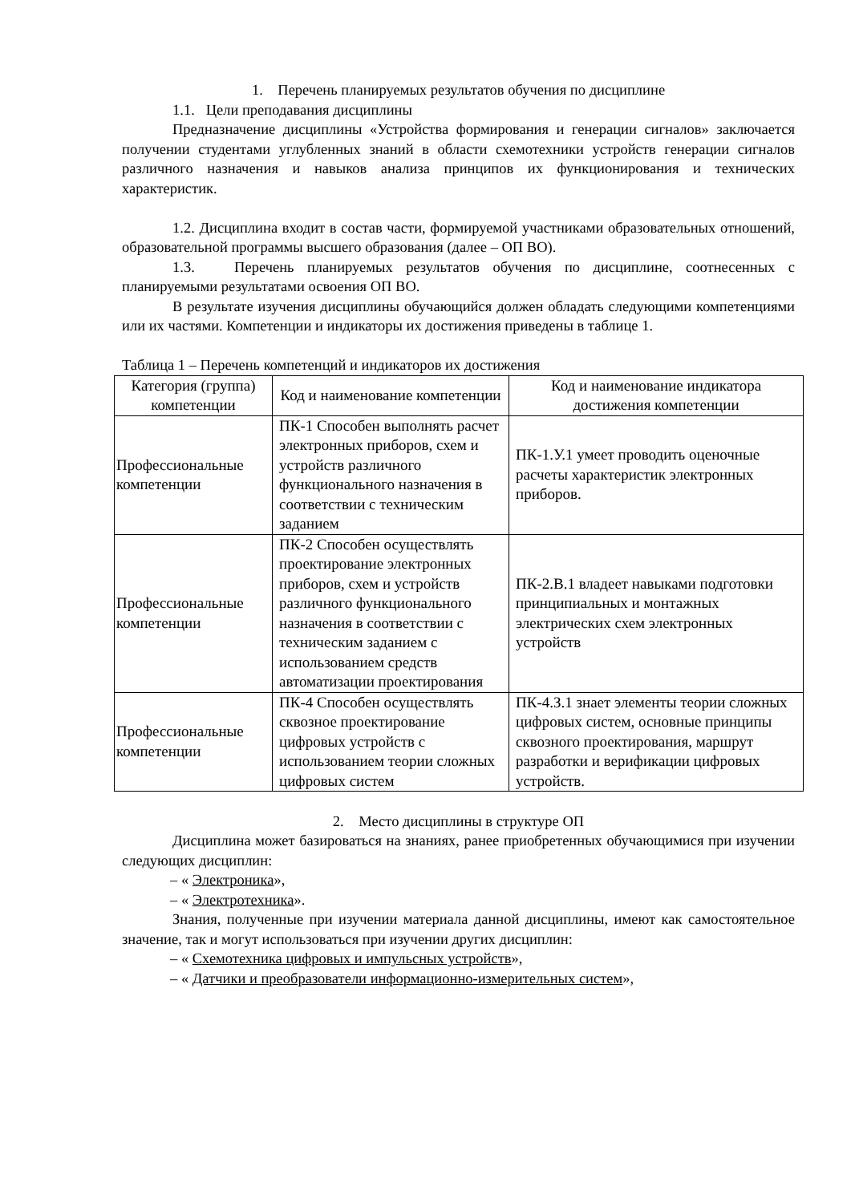1. Перечень планируемых результатов обучения по дисциплине
1.1. Цели преподавания дисциплины
Предназначение дисциплины «Устройства формирования и генерации сигналов» заключается получении студентами углубленных знаний в области схемотехники устройств генерации сигналов различного назначения и навыков анализа принципов их функционирования и технических характеристик.
1.2. Дисциплина входит в состав части, формируемой участниками образовательных отношений, образовательной программы высшего образования (далее – ОП ВО).
1.3. Перечень планируемых результатов обучения по дисциплине, соотнесенных с планируемыми результатами освоения ОП ВО.
В результате изучения дисциплины обучающийся должен обладать следующими компетенциями или их частями. Компетенции и индикаторы их достижения приведены в таблице 1.
Таблица 1 – Перечень компетенций и индикаторов их достижения
| Категория (группа) компетенции | Код и наименование компетенции | Код и наименование индикатора достижения компетенции |
| --- | --- | --- |
| Профессиональные компетенции | ПК-1 Способен выполнять расчет электронных приборов, схем и устройств различного функционального назначения в соответствии с техническим заданием | ПК-1.У.1 умеет проводить оценочные расчеты характеристик электронных приборов. |
| Профессиональные компетенции | ПК-2 Способен осуществлять проектирование электронных приборов, схем и устройств различного функционального назначения в соответствии с техническим заданием с использованием средств автоматизации проектирования | ПК-2.В.1 владеет навыками подготовки принципиальных и монтажных электрических схем электронных устройств |
| Профессиональные компетенции | ПК-4 Способен осуществлять сквозное проектирование цифровых устройств с использованием теории сложных цифровых систем | ПК-4.З.1 знает элементы теории сложных цифровых систем, основные принципы сквозного проектирования, маршрут разработки и верификации цифровых устройств. |
2. Место дисциплины в структуре ОП
Дисциплина может базироваться на знаниях, ранее приобретенных обучающимися при изучении следующих дисциплин:
– « Электроника»,
– « Электротехника».
Знания, полученные при изучении материала данной дисциплины, имеют как самостоятельное значение, так и могут использоваться при изучении других дисциплин:
– « Схемотехника цифровых и импульсных устройств»,
– « Датчики и преобразователи информационно-измерительных систем»,